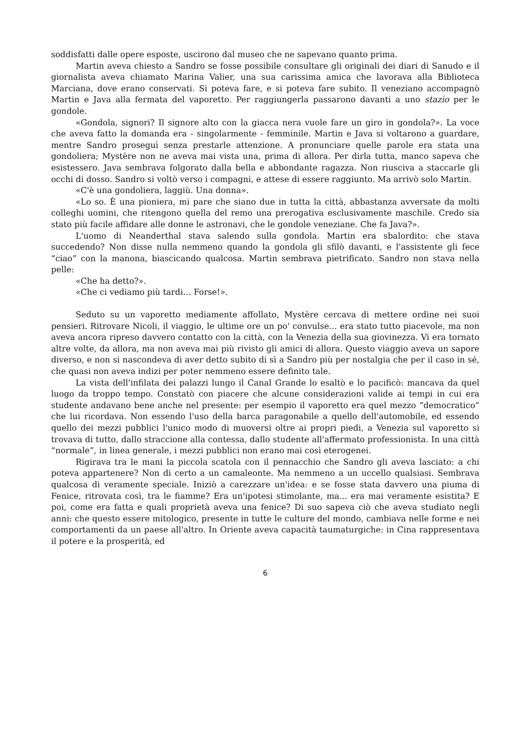soddisfatti dalle opere esposte, uscirono dal museo che ne sapevano quanto prima.
Martin aveva chiesto a Sandro se fosse possibile consultare gli originali dei diari di Sanudo e il giornalista aveva chiamato Marina Valier, una sua carissima amica che lavorava alla Biblioteca Marciana, dove erano conservati. Si poteva fare, e si poteva fare subito. Il veneziano accompagnò Martin e Java alla fermata del vaporetto. Per raggiungerla passarono davanti a uno stazio per le gondole.
«Gondola, signori? Il signore alto con la giacca nera vuole fare un giro in gondola?». La voce che aveva fatto la domanda era - singolarmente - femminile. Martin e Java si voltarono a guardare, mentre Sandro proseguì senza prestarle attenzione. A pronunciare quelle parole era stata una gondoliera; Mystère non ne aveva mai vista una, prima di allora. Per dirla tutta, manco sapeva che esistessero. Java sembrava folgorato dalla bella e abbondante ragazza. Non riusciva a staccarle gli occhi di dosso. Sandro si voltò verso i compagni, e attese di essere raggiunto. Ma arrivò solo Martin.
«C'è una gondoliera, laggiù. Una donna».
«Lo so. È una pioniera, mi pare che siano due in tutta la città, abbastanza avversate da molti colleghi uomini, che ritengono quella del remo una prerogativa esclusivamente maschile. Credo sia stato più facile affidare alle donne le astronavi, che le gondole veneziane. Che fa Java?».
L'uomo di Neanderthal stava salendo sulla gondola. Martin era sbalordito: che stava succedendo? Non disse nulla nemmeno quando la gondola gli sfilò davanti, e l'assistente gli fece “ciao” con la manona, biascicando qualcosa. Martin sembrava pietrificato. Sandro non stava nella pelle:
«Che ha detto?».
«Che ci vediamo più tardi… Forse!».
Seduto su un vaporetto mediamente affollato, Mystère cercava di mettere ordine nei suoi pensieri. Ritrovare Nicoli, il viaggio, le ultime ore un po' convulse... era stato tutto piacevole, ma non aveva ancora ripreso davvero contatto con la città, con la Venezia della sua giovinezza. Vi era tornato altre volte, da allora, ma non aveva mai più rivisto gli amici di allora. Questo viaggio aveva un sapore diverso, e non si nascondeva di aver detto subito di sì a Sandro più per nostalgia che per il caso in sé, che quasi non aveva indizi per poter nemmeno essere definito tale.
La vista dell'infilata dei palazzi lungo il Canal Grande lo esaltò e lo pacificò: mancava da quel luogo da troppo tempo. Constatò con piacere che alcune considerazioni valide ai tempi in cui era studente andavano bene anche nel presente: per esempio il vaporetto era quel mezzo “democratico” che lui ricordava. Non essendo l'uso della barca paragonabile a quello dell'automobile, ed essendo quello dei mezzi pubblici l'unico modo di muoversi oltre ai propri piedi, a Venezia sul vaporetto si trovava di tutto, dallo straccione alla contessa, dallo studente all'affermato professionista. In una città “normale”, in linea generale, i mezzi pubblici non erano mai così eterogenei.
Rigirava tra le mani la piccola scatola con il pennacchio che Sandro gli aveva lasciato: a chi poteva appartenere? Non di certo a un camaleonte. Ma nemmeno a un uccello qualsiasi. Sembrava qualcosa di veramente speciale. Iniziò a carezzare un'idea: e se fosse stata davvero una piuma di Fenice, ritrovata così, tra le fiamme? Era un'ipotesi stimolante, ma... era mai veramente esistita? E poi, come era fatta e quali proprietà aveva una fenice? Di suo sapeva ciò che aveva studiato negli anni: che questo essere mitologico, presente in tutte le culture del mondo, cambiava nelle forme e nei comportamenti da un paese all'altro. In Oriente aveva capacità taumaturgiche: in Cina rappresentava il potere e la prosperità, ed
6